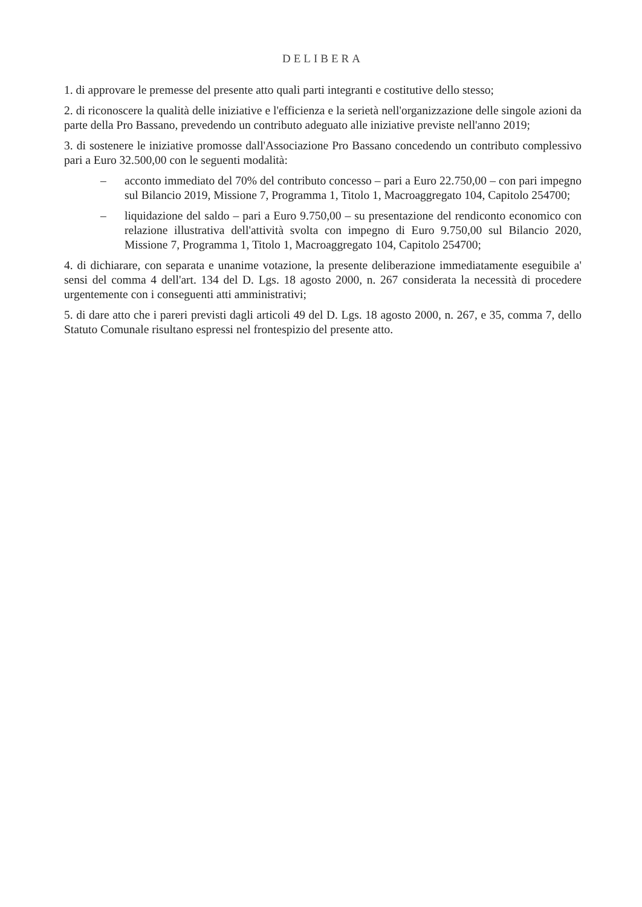DELIBERA
1. di approvare le premesse del presente atto quali parti integranti e costitutive dello stesso;
2. di riconoscere la qualità delle iniziative e l'efficienza e la serietà nell'organizzazione delle singole azioni da parte della Pro Bassano, prevedendo un contributo adeguato alle iniziative previste nell'anno 2019;
3. di sostenere le iniziative promosse dall'Associazione Pro Bassano concedendo un contributo complessivo pari a Euro 32.500,00 con le seguenti modalità:
– acconto immediato del 70% del contributo concesso – pari a Euro 22.750,00 – con pari impegno sul Bilancio 2019, Missione 7, Programma 1, Titolo 1, Macroaggregato 104, Capitolo 254700;
– liquidazione del saldo – pari a Euro 9.750,00 – su presentazione del rendiconto economico con relazione illustrativa dell'attività svolta con impegno di Euro 9.750,00 sul Bilancio 2020, Missione 7, Programma 1, Titolo 1, Macroaggregato 104, Capitolo 254700;
4. di dichiarare, con separata e unanime votazione, la presente deliberazione immediatamente eseguibile a' sensi del comma 4 dell'art. 134 del D. Lgs. 18 agosto 2000, n. 267 considerata la necessità di procedere urgentemente con i conseguenti atti amministrativi;
5. di dare atto che i pareri previsti dagli articoli 49 del D. Lgs. 18 agosto 2000, n. 267, e 35, comma 7, dello Statuto Comunale risultano espressi nel frontespizio del presente atto.